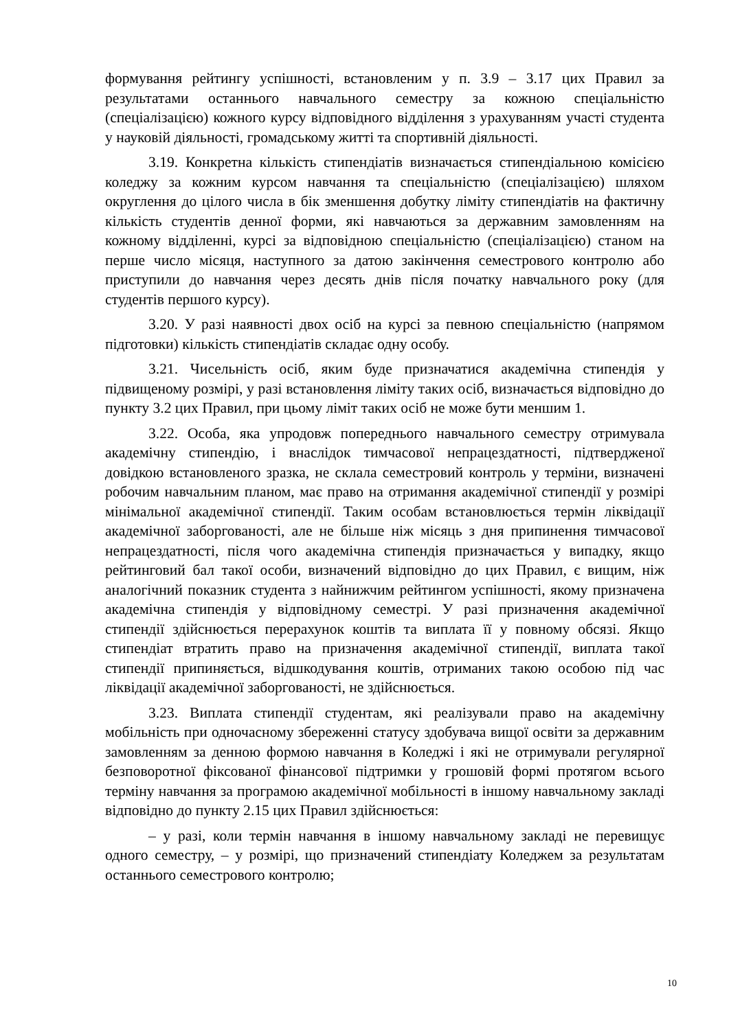формування рейтингу успішності, встановленим у п. 3.9 – 3.17 цих Правил за результатами останнього навчального семестру за кожною спеціальністю (спеціалізацією) кожного курсу відповідного відділення з урахуванням участі студента у науковій діяльності, громадському житті та спортивній діяльності.
3.19. Конкретна кількість стипендіатів визначається стипендіальною комісією коледжу за кожним курсом навчання та спеціальністю (спеціалізацією) шляхом округлення до цілого числа в бік зменшення добутку ліміту стипендіатів на фактичну кількість студентів денної форми, які навчаються за державним замовленням на кожному відділенні, курсі за відповідною спеціальністю (спеціалізацією) станом на перше число місяця, наступного за датою закінчення семестрового контролю або приступили до навчання через десять днів після початку навчального року (для студентів першого курсу).
3.20. У разі наявності двох осіб на курсі за певною спеціальністю (напрямом підготовки) кількість стипендіатів складає одну особу.
3.21. Чисельність осіб, яким буде призначатися академічна стипендія у підвищеному розмірі, у разі встановлення ліміту таких осіб, визначається відповідно до пункту 3.2 цих Правил, при цьому ліміт таких осіб не може бути меншим 1.
3.22. Особа, яка упродовж попереднього навчального семестру отримувала академічну стипендію, і внаслідок тимчасової непрацездатності, підтвердженої довідкою встановленого зразка, не склала семестровий контроль у терміни, визначені робочим навчальним планом, має право на отримання академічної стипендії у розмірі мінімальної академічної стипендії. Таким особам встановлюється термін ліквідації академічної заборгованості, але не більше ніж місяць з дня припинення тимчасової непрацездатності, після чого академічна стипендія призначається у випадку, якщо рейтинговий бал такої особи, визначений відповідно до цих Правил, є вищим, ніж аналогічний показник студента з найнижчим рейтингом успішності, якому призначена академічна стипендія у відповідному семестрі. У разі призначення академічної стипендії здійснюється перерахунок коштів та виплата її у повному обсязі. Якщо стипендіат втратить право на призначення академічної стипендії, виплата такої стипендії припиняється, відшкодування коштів, отриманих такою особою під час ліквідації академічної заборгованості, не здійснюється.
3.23. Виплата стипендії студентам, які реалізували право на академічну мобільність при одночасному збереженні статусу здобувача вищої освіти за державним замовленням за денною формою навчання в Коледжі і які не отримували регулярної безповоротної фіксованої фінансової підтримки у грошовій формі протягом всього терміну навчання за програмою академічної мобільності в іншому навчальному закладі відповідно до пункту 2.15 цих Правил здійснюється:
– у разі, коли термін навчання в іншому навчальному закладі не перевищує одного семестру, – у розмірі, що призначений стипендіату Коледжем за результатам останнього семестрового контролю;
10